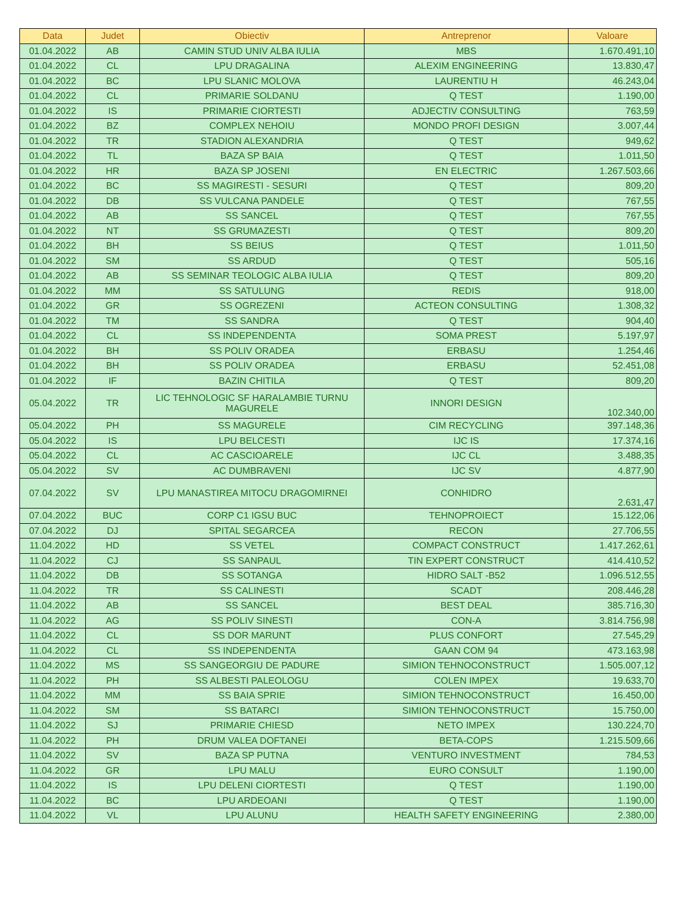| Data | Judet | Obiectiv | Antreprenor | Valoare |
| --- | --- | --- | --- | --- |
| 01.04.2022 | AB | CAMIN STUD UNIV ALBA IULIA | MBS | 1.670.491,10 |
| 01.04.2022 | CL | LPU DRAGALINA | ALEXIM ENGINEERING | 13.830,47 |
| 01.04.2022 | BC | LPU SLANIC MOLOVA | LAURENTIU H | 46.243,04 |
| 01.04.2022 | CL | PRIMARIE SOLDANU | Q TEST | 1.190,00 |
| 01.04.2022 | IS | PRIMARIE CIORTESTI | ADJECTIV CONSULTING | 763,59 |
| 01.04.2022 | BZ | COMPLEX NEHOIU | MONDO PROFI DESIGN | 3.007,44 |
| 01.04.2022 | TR | STADION ALEXANDRIA | Q TEST | 949,62 |
| 01.04.2022 | TL | BAZA SP BAIA | Q TEST | 1.011,50 |
| 01.04.2022 | HR | BAZA SP JOSENI | EN ELECTRIC | 1.267.503,66 |
| 01.04.2022 | BC | SS MAGIRESTI - SESURI | Q TEST | 809,20 |
| 01.04.2022 | DB | SS VULCANA PANDELE | Q TEST | 767,55 |
| 01.04.2022 | AB | SS SANCEL | Q TEST | 767,55 |
| 01.04.2022 | NT | SS GRUMAZESTI | Q TEST | 809,20 |
| 01.04.2022 | BH | SS BEIUS | Q TEST | 1.011,50 |
| 01.04.2022 | SM | SS ARDUD | Q TEST | 505,16 |
| 01.04.2022 | AB | SS SEMINAR TEOLOGIC ALBA IULIA | Q TEST | 809,20 |
| 01.04.2022 | MM | SS SATULUNG | REDIS | 918,00 |
| 01.04.2022 | GR | SS OGREZENI | ACTEON CONSULTING | 1.308,32 |
| 01.04.2022 | TM | SS SANDRA | Q TEST | 904,40 |
| 01.04.2022 | CL | SS INDEPENDENTA | SOMA PREST | 5.197,97 |
| 01.04.2022 | BH | SS POLIV ORADEA | ERBASU | 1.254,46 |
| 01.04.2022 | BH | SS POLIV ORADEA | ERBASU | 52.451,08 |
| 01.04.2022 | IF | BAZIN CHITILA | Q TEST | 809,20 |
| 05.04.2022 | TR | LIC TEHNOLOGIC SF HARALAMBIE TURNU MAGURELE | INNORI DESIGN | 102.340,00 |
| 05.04.2022 | PH | SS MAGURELE | CIM RECYCLING | 397.148,36 |
| 05.04.2022 | IS | LPU BELCESTI | IJC IS | 17.374,16 |
| 05.04.2022 | CL | AC CASCIOARELE | IJC CL | 3.488,35 |
| 05.04.2022 | SV | AC DUMBRAVENI | IJC SV | 4.877,90 |
| 07.04.2022 | SV | LPU MANASTIREA MITOCU DRAGOMIRNEI | CONHIDRO | 2.631,47 |
| 07.04.2022 | BUC | CORP C1 IGSU BUC | TEHNOPROIECT | 15.122,06 |
| 07.04.2022 | DJ | SPITAL SEGARCEA | RECON | 27.706,55 |
| 11.04.2022 | HD | SS VETEL | COMPACT CONSTRUCT | 1.417.262,61 |
| 11.04.2022 | CJ | SS SANPAUL | TIN EXPERT CONSTRUCT | 414.410,52 |
| 11.04.2022 | DB | SS SOTANGA | HIDRO SALT -B52 | 1.096.512,55 |
| 11.04.2022 | TR | SS CALINESTI | SCADT | 208.446,28 |
| 11.04.2022 | AB | SS SANCEL | BEST DEAL | 385.716,30 |
| 11.04.2022 | AG | SS POLIV SINESTI | CON-A | 3.814.756,98 |
| 11.04.2022 | CL | SS DOR MARUNT | PLUS CONFORT | 27.545,29 |
| 11.04.2022 | CL | SS INDEPENDENTA | GAAN COM 94 | 473.163,98 |
| 11.04.2022 | MS | SS SANGEORGIU DE PADURE | SIMION TEHNOCONSTRUCT | 1.505.007,12 |
| 11.04.2022 | PH | SS ALBESTI PALEOLOGU | COLEN IMPEX | 19.633,70 |
| 11.04.2022 | MM | SS BAIA SPRIE | SIMION TEHNOCONSTRUCT | 16.450,00 |
| 11.04.2022 | SM | SS BATARCI | SIMION TEHNOCONSTRUCT | 15.750,00 |
| 11.04.2022 | SJ | PRIMARIE CHIESD | NETO IMPEX | 130.224,70 |
| 11.04.2022 | PH | DRUM VALEA DOFTANEI | BETA-COPS | 1.215.509,66 |
| 11.04.2022 | SV | BAZA SP PUTNA | VENTURO INVESTMENT | 784,53 |
| 11.04.2022 | GR | LPU MALU | EURO CONSULT | 1.190,00 |
| 11.04.2022 | IS | LPU DELENI CIORTESTI | Q TEST | 1.190,00 |
| 11.04.2022 | BC | LPU ARDEOANI | Q TEST | 1.190,00 |
| 11.04.2022 | VL | LPU ALUNU | HEALTH SAFETY ENGINEERING | 2.380,00 |